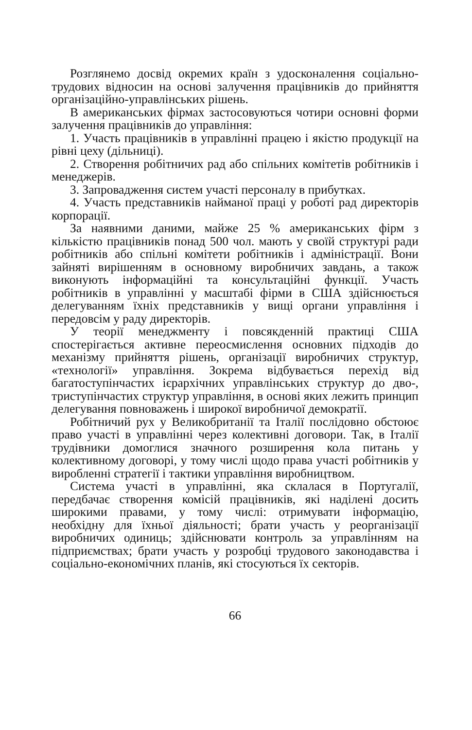Розглянемо досвід окремих країн з удосконалення соціально-трудових відносин на основі залучення працівників до прийняття організаційно-управлінських рішень.
В американських фірмах застосовуються чотири основні форми залучення працівників до управління:
1. Участь працівників в управлінні працею і якістю продукції на рівні цеху (дільниці).
2. Створення робітничих рад або спільних комітетів робітників і менеджерів.
3. Запровадження систем участі персоналу в прибутках.
4. Участь представників найманої праці у роботі рад директорів корпорації.
За наявними даними, майже 25 % американських фірм з кількістю працівників понад 500 чол. мають у своїй структурі ради робітників або спільні комітети робітників і адміністрації. Вони зайняті вирішенням в основному виробничих завдань, а також виконують інформаційні та консультаційні функції. Участь робітників в управлінні у масштабі фірми в США здійснюється делегуванням їхніх представників у вищі органи управління і передовсім у раду директорів.
У теорії менеджменту і повсякденній практиці США спостерігається активне переосмислення основних підходів до механізму прийняття рішень, організації виробничих структур, «технології» управління. Зокрема відбувається перехід від багатоступінчастих ієрархічних управлінських структур до дво-, триступінчастих структур управління, в основі яких лежить принцип делегування повноважень і широкої виробничої демократії.
Робітничий рух у Великобританії та Італії послідовно обстоює право участі в управлінні через колективні договори. Так, в Італії трудівники домоглися значного розширення кола питань у колективному договорі, у тому числі щодо права участі робітників у виробленні стратегії і тактики управління виробництвом.
Система участі в управлінні, яка склалася в Португалії, передбачає створення комісій працівників, які наділені досить широкими правами, у тому числі: отримувати інформацію, необхідну для їхньої діяльності; брати участь у реорганізації виробничих одиниць; здійснювати контроль за управлінням на підприємствах; брати участь у розробці трудового законодавства і соціально-економічних планів, які стосуються їх секторів.
66